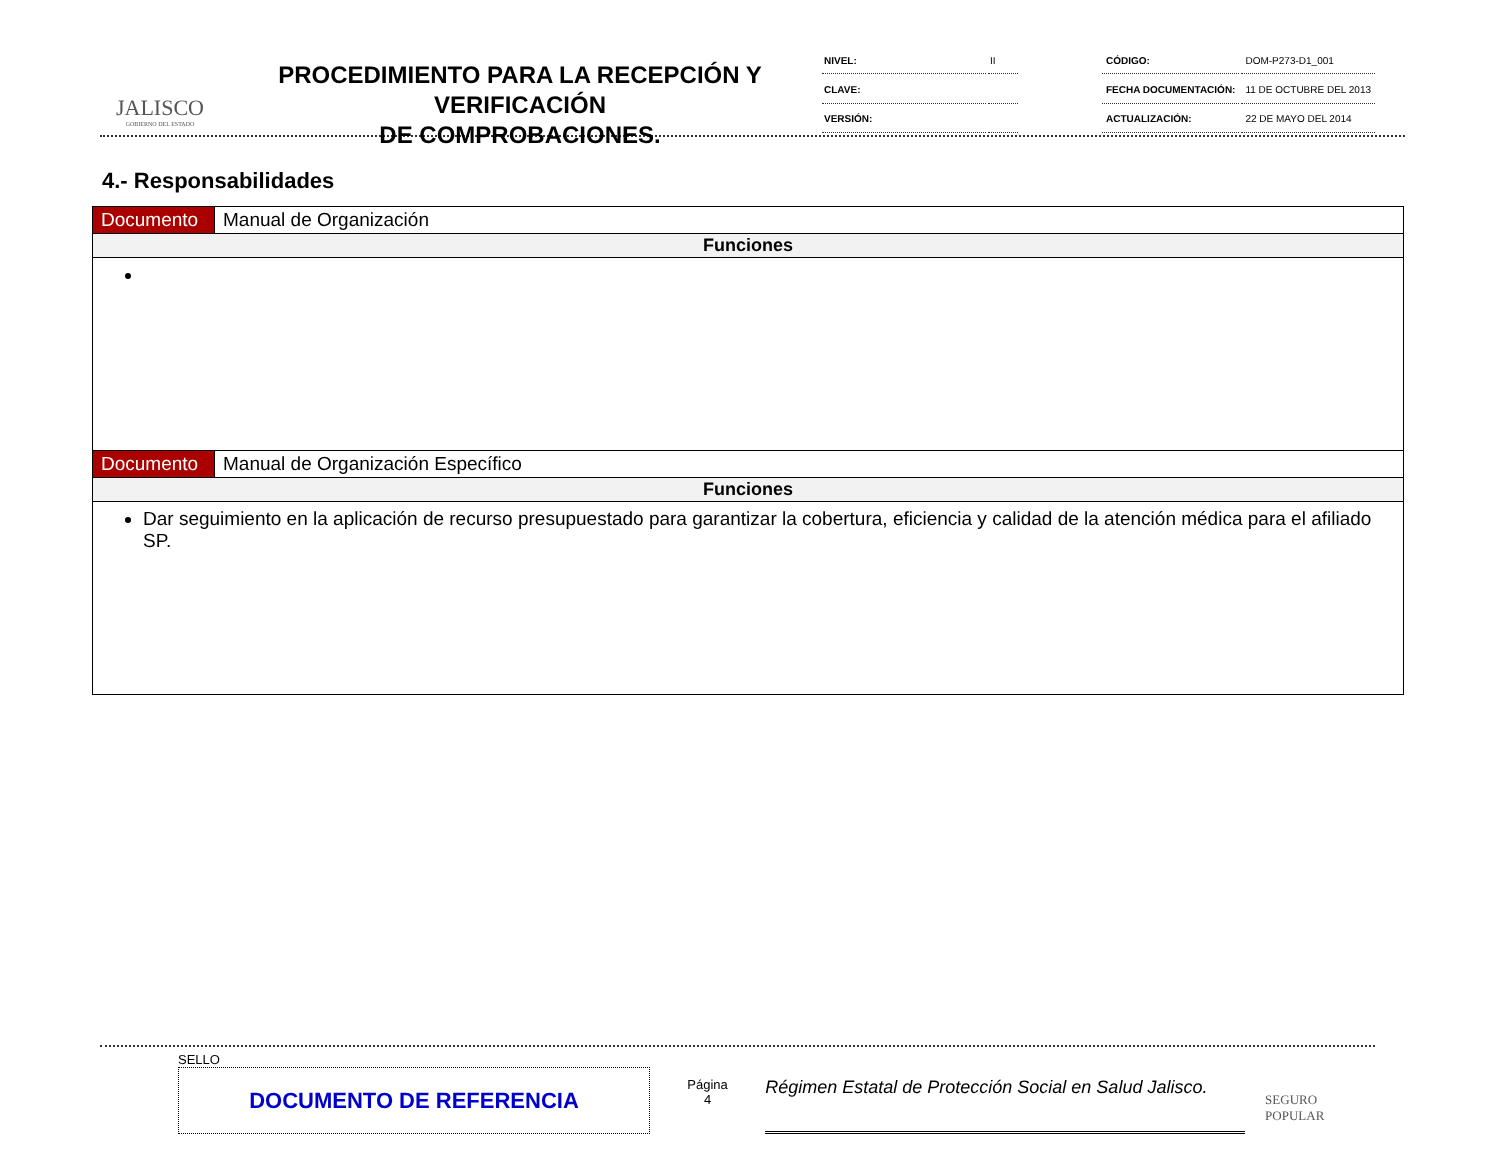JALISCO
GOBIERNO DEL ESTADO
PROCEDIMIENTO PARA LA RECEPCIÓN Y VERIFICACIÓN
DE COMPROBACIONES.
| NIVEL: | II |
| CLAVE: | |
| VERSIÓN: | |
| CÓDIGO: | DOM-P273-D1_001 |
| FECHA DOCUMENTACIÓN: | 11 DE OCTUBRE DEL 2013 |
| ACTUALIZACIÓN: | 22 DE MAYO DEL 2014 |
4.- Responsabilidades
| Documento | Manual de Organización |
| Funciones | |
| Documento | Manual de Organización Específico |
| Funciones | |
| Dar seguimiento en la aplicación de recurso presupuestado para garantizar la cobertura, eficiencia y calidad de la atención médica para el afiliado SP. | |
SELLO
DOCUMENTO DE REFERENCIA
Página
4
Régimen Estatal de Protección Social en Salud Jalisco.
SEGURO POPULAR